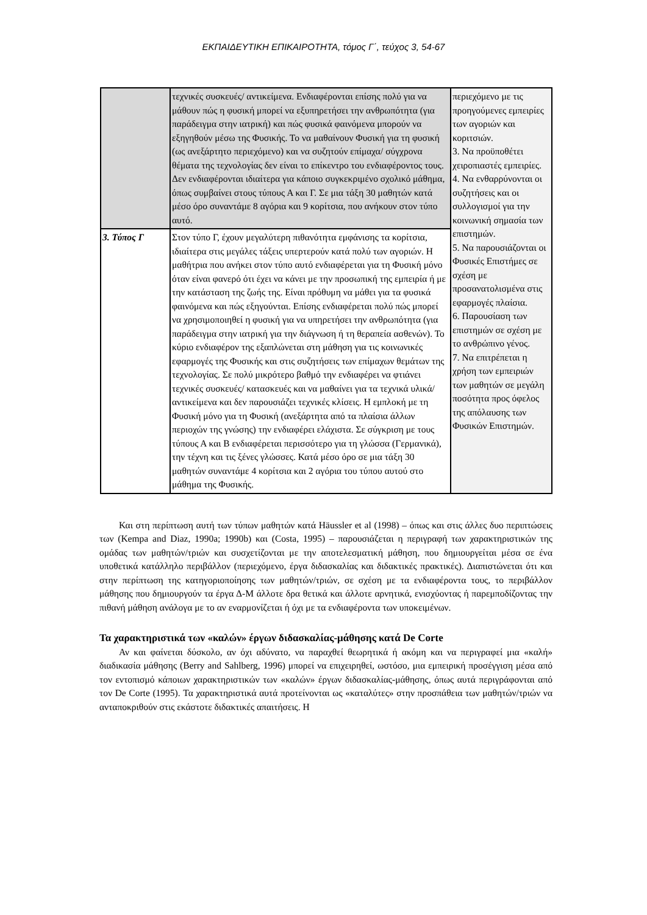ΕΚΠΑΙΔΕΥΤΙΚΗ ΕΠΙΚΑΙΡΟΤΗΤΑ, τόμος Γ΄, τεύχος 3, 54-67
| | τεχνικές συσκευές/ αντικείμενα. Ενδιαφέρονται επίσης πολύ για να μάθουν πώς η φυσική μπορεί να εξυπηρετήσει την ανθρωπότητα (για παράδειγμα στην ιατρική) και πώς φυσικά φαινόμενα μπορούν να εξηγηθούν μέσω της Φυσικής. Το να μαθαίνουν Φυσική για τη φυσική (ως ανεξάρτητο περιεχόμενο) και να συζητούν επίμαχα/ σύγχρονα θέματα της τεχνολογίας δεν είναι το επίκεντρο του ενδιαφέροντος τους. Δεν ενδιαφέρονται ιδιαίτερα για κάποιο συγκεκριμένο σχολικό μάθημα, όπως συμβαίνει στους τύπους Α και Γ. Σε μια τάξη 30 μαθητών κατά μέσο όρο συναντάμε 8 αγόρια και 9 κορίτσια, που ανήκουν στον τύπο αυτό. | περιεχόμενο με τις προηγούμενες εμπειρίες των αγοριών και κοριτσιών. 3. Να προϋποθέτει χειροπιαστές εμπειρίες. 4. Να ενθαρρύνονται οι συζητήσεις και οι συλλογισμοί για την κοινωνική σημασία των επιστημών. 5. Να παρουσιάζονται οι Φυσικές Επιστήμες σε σχέση με προσανατολισμένα στις εφαρμογές πλαίσια. 6. Παρουσίαση των επιστημών σε σχέση με το ανθρώπινο γένος. 7. Να επιτρέπεται η χρήση των εμπειριών των μαθητών σε μεγάλη ποσότητα προς όφελος της απόλαυσης των Φυσικών Επιστημών. |
| 3. Τύπος Γ | Στον τύπο Γ, έχουν μεγαλύτερη πιθανότητα εμφάνισης τα κορίτσια, ιδιαίτερα στις μεγάλες τάξεις υπερτερούν κατά πολύ των αγοριών. Η μαθήτρια που ανήκει στον τύπο αυτό ενδιαφέρεται για τη Φυσική μόνο όταν είναι φανερό ότι έχει να κάνει με την προσωπική της εμπειρία ή με την κατάσταση της ζωής της. Είναι πρόθυμη να μάθει για τα φυσικά φαινόμενα και πώς εξηγούνται. Επίσης ενδιαφέρεται πολύ πώς μπορεί να χρησιμοποιηθεί η φυσική για να υπηρετήσει την ανθρωπότητα (για παράδειγμα στην ιατρική για την διάγνωση ή τη θεραπεία ασθενών). Το κύριο ενδιαφέρον της εξαπλώνεται στη μάθηση για τις κοινωνικές εφαρμογές της Φυσικής και στις συζητήσεις των επίμαχων θεμάτων της τεχνολογίας. Σε πολύ μικρότερο βαθμό την ενδιαφέρει να φτιάνει τεχνικές συσκευές/ κατασκευές και να μαθαίνει για τα τεχνικά υλικά/ αντικείμενα και δεν παρουσιάζει τεχνικές κλίσεις. Η εμπλοκή με τη Φυσική μόνο για τη Φυσική (ανεξάρτητα από τα πλαίσια άλλων περιοχών της γνώσης) την ενδιαφέρει ελάχιστα. Σε σύγκριση με τους τύπους Α και Β ενδιαφέρεται περισσότερο για τη γλώσσα (Γερμανικά), την τέχνη και τις ξένες γλώσσες. Κατά μέσο όρο σε μια τάξη 30 μαθητών συναντάμε 4 κορίτσια και 2 αγόρια του τύπου αυτού στο μάθημα της Φυσικής. | |
Και στη περίπτωση αυτή των τύπων μαθητών κατά Häussler et al (1998) – όπως και στις άλλες δυο περιπτώσεις των (Kempa and Diaz, 1990a; 1990b) και (Costa, 1995) – παρουσιάζεται η περιγραφή των χαρακτηριστικών της ομάδας των μαθητών/τριών και συσχετίζονται με την αποτελεσματική μάθηση, που δημιουργείται μέσα σε ένα υποθετικά κατάλληλο περιβάλλον (περιεχόμενο, έργα διδασκαλίας και διδακτικές πρακτικές). Διαπιστώνεται ότι και στην περίπτωση της κατηγοριοποίησης των μαθητών/τριών, σε σχέση με τα ενδιαφέροντα τους, το περιβάλλον μάθησης που δημιουργούν τα έργα Δ-Μ άλλοτε δρα θετικά και άλλοτε αρνητικά, ενισχύοντας ή παρεμποδίζοντας την πιθανή μάθηση ανάλογα με το αν εναρμονίζεται ή όχι με τα ενδιαφέροντα των υποκειμένων.
Τα χαρακτηριστικά των «καλών» έργων διδασκαλίας-μάθησης κατά De Corte
Αν και φαίνεται δύσκολο, αν όχι αδύνατο, να παραχθεί θεωρητικά ή ακόμη και να περιγραφεί μια «καλή» διαδικασία μάθησης (Berry and Sahlberg, 1996) μπορεί να επιχειρηθεί, ωστόσο, μια εμπειρική προσέγγιση μέσα από τον εντοπισμό κάποιων χαρακτηριστικών των «καλών» έργων διδασκαλίας-μάθησης, όπως αυτά περιγράφονται από τον De Corte (1995). Τα χαρακτηριστικά αυτά προτείνονται ως «καταλύτες» στην προσπάθεια των μαθητών/τριών να ανταποκριθούν στις εκάστοτε διδακτικές απαιτήσεις. Η